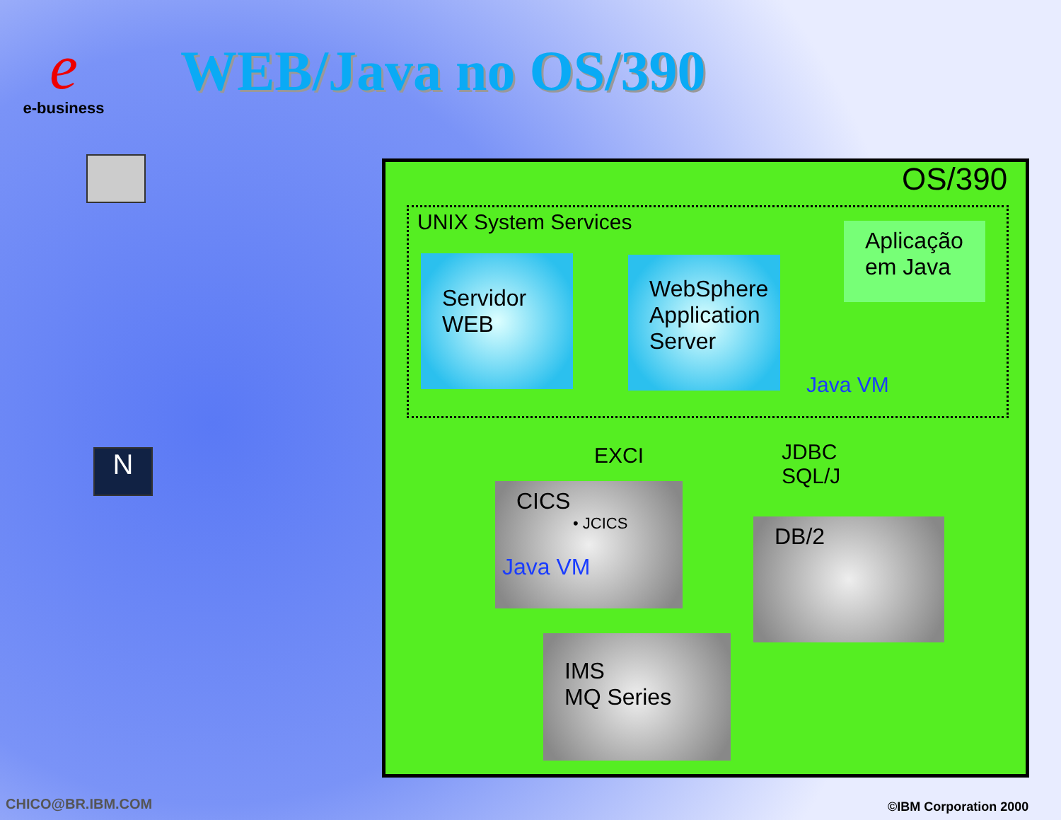e
e-business
WEB/Java no OS/390
N
OS/390
UNIX System Services
Servidor
WEB
WebSphere Application Server
Aplicação em Java
Java VM
EXCI
JDBC
SQL/J
CICS
• JCICS
Java VM
DB/2
IMS
MQ Series
CHICO@BR.IBM.COM ©IBM Corporation 2000